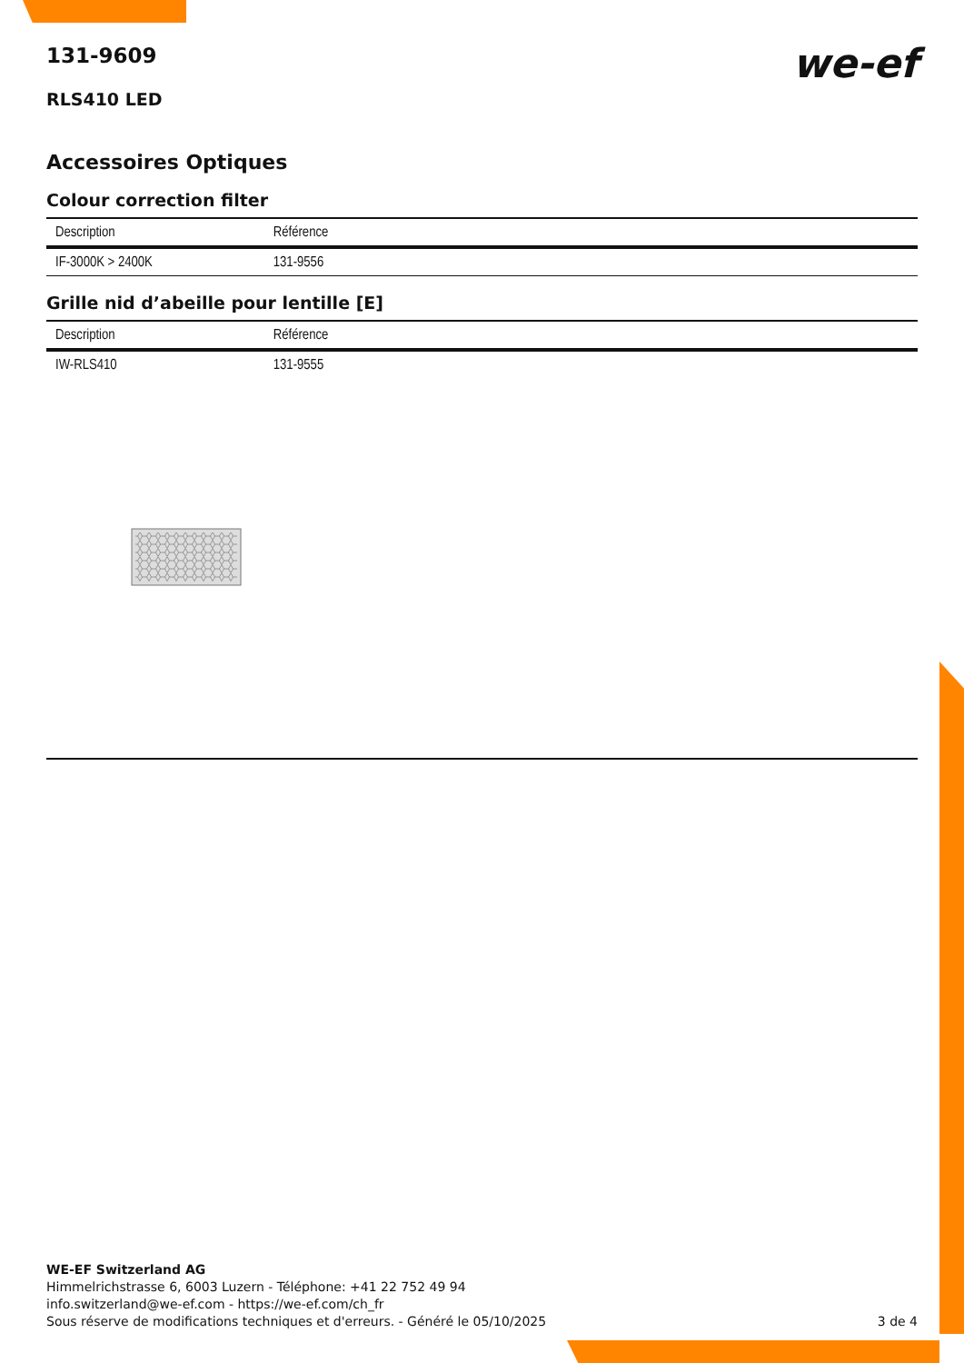we-ef
131-9609
RLS410 LED
Accessoires Optiques
Colour correction filter
| Description | Référence |
| --- | --- |
| IF-3000K > 2400K | 131-9556 |
Grille nid d’abeille pour lentille [E]
| Description | Référence |
| --- | --- |
| IW-RLS410 | 131-9555 |
WE-EF Switzerland AG
Himmelrichstrasse 6, 6003 Luzern - Téléphone: +41 22 752 49 94
info.switzerland@we-ef.com - https://we-ef.com/ch_fr
Sous réserve de modifications techniques et d'erreurs. - Généré le 05/10/2025 3 de 4